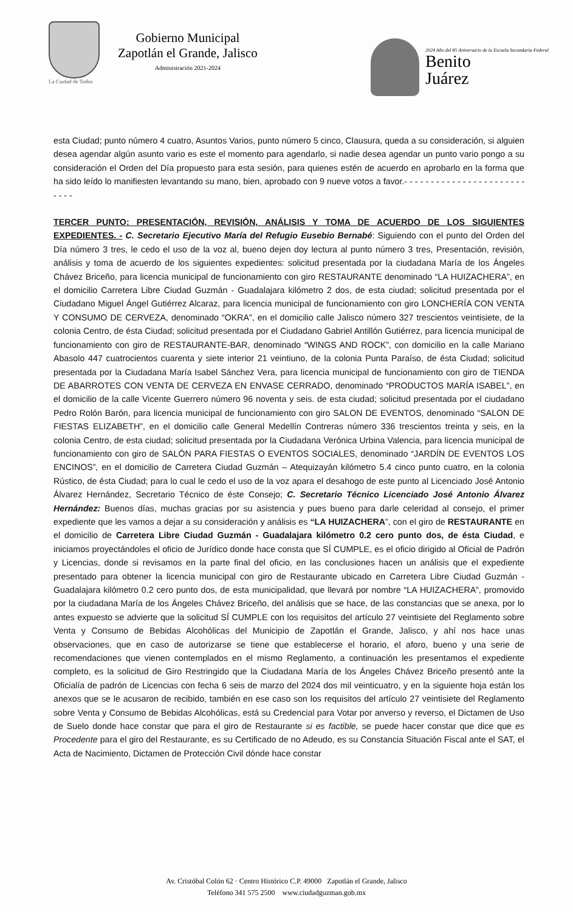La Ciudad de Todos
Gobierno Municipal
Zapotlán el Grande, Jalisco
Administración 2021-2024
2024 Año del 85 Aniversario de la Escuela Secundaria Federal
Benito
Juárez
esta Ciudad; punto número 4 cuatro, Asuntos Varios, punto número 5 cinco, Clausura, queda a su consideración, si alguien desea agendar algún asunto vario es este el momento para agendarlo, si nadie desea agendar un punto vario pongo a su consideración el Orden del Día propuesto para esta sesión, para quienes estén de acuerdo en aprobarlo en la forma que ha sido leído lo manifiesten levantando su mano, bien, aprobado con 9 nueve votos a favor.- - - - - - - - - - - - - - - - - - - - - - - - - - -
TERCER PUNTO: PRESENTACIÓN, REVISIÓN, ANÁLISIS Y TOMA DE ACUERDO DE LOS SIGUIENTES EXPEDIENTES. - C. Secretario Ejecutivo María del Refugio Eusebio Bernabé: Siguiendo con el punto del Orden del Día número 3 tres, le cedo el uso de la voz al, bueno dejen doy lectura al punto número 3 tres, Presentación, revisión, análisis y toma de acuerdo de los siguientes expedientes: solicitud presentada por la ciudadana María de los Ángeles Chávez Briceño, para licencia municipal de funcionamiento con giro RESTAURANTE denominado “LA HUIZACHERA”, en el domicilio Carretera Libre Ciudad Guzmán - Guadalajara kilómetro 2 dos, de esta ciudad; solicitud presentada por el Ciudadano Miguel Ángel Gutiérrez Alcaraz, para licencia municipal de funcionamiento con giro LONCHERÍA CON VENTA Y CONSUMO DE CERVEZA, denominado “OKRA”, en el domicilio calle Jalisco número 327 trescientos veintisiete, de la colonia Centro, de ésta Ciudad; solicitud presentada por el Ciudadano Gabriel Antillón Gutiérrez, para licencia municipal de funcionamiento con giro de RESTAURANTE-BAR, denominado “WINGS AND ROCK”, con domicilio en la calle Mariano Abasolo 447 cuatrocientos cuarenta y siete interior 21 veintiuno, de la colonia Punta Paraíso, de ésta Ciudad; solicitud presentada por la Ciudadana María Isabel Sánchez Vera, para licencia municipal de funcionamiento con giro de TIENDA DE ABARROTES CON VENTA DE CERVEZA EN ENVASE CERRADO, denominado “PRODUCTOS MARÍA ISABEL”, en el domicilio de la calle Vicente Guerrero número 96 noventa y seis. de esta ciudad; solicitud presentada por el ciudadano Pedro Rolón Barón, para licencia municipal de funcionamiento con giro SALON DE EVENTOS, denominado “SALON DE FIESTAS ELIZABETH”, en el domicilio calle General Medellín Contreras número 336 trescientos treinta y seis, en la colonia Centro, de esta ciudad; solicitud presentada por la Ciudadana Verónica Urbina Valencia, para licencia municipal de funcionamiento con giro de SALÓN PARA FIESTAS O EVENTOS SOCIALES, denominado “JARDÍN DE EVENTOS LOS ENCINOS”, en el domicilio de Carretera Ciudad Guzmán – Atequizayán kilómetro 5.4 cinco punto cuatro, en la colonia Rústico, de ésta Ciudad; para lo cual le cedo el uso de la voz apara el desahogo de este punto al Licenciado José Antonio Álvarez Hernández, Secretario Técnico de éste Consejo; C. Secretario Técnico Licenciado José Antonio Álvarez Hernández: Buenos días, muchas gracias por su asistencia y pues bueno para darle celeridad al consejo, el primer expediente que les vamos a dejar a su consideración y análisis es “LA HUIZACHERA”, con el giro de RESTAURANTE en el domicilio de Carretera Libre Ciudad Guzmán - Guadalajara kilómetro 0.2 cero punto dos, de ésta Ciudad, e iniciamos proyectándoles el oficio de Jurídico donde hace consta que SÍ CUMPLE, es el oficio dirigido al Oficial de Padrón y Licencias, donde si revisamos en la parte final del oficio, en las conclusiones hacen un análisis que el expediente presentado para obtener la licencia municipal con giro de Restaurante ubicado en Carretera Libre Ciudad Guzmán - Guadalajara kilómetro 0.2 cero punto dos, de esta municipalidad, que llevará por nombre “LA HUIZACHERA”, promovido por la ciudadana María de los Ángeles Chávez Briceño, del análisis que se hace, de las constancias que se anexa, por lo antes expuesto se advierte que la solicitud SÍ CUMPLE con los requisitos del artículo 27 veintisiete del Reglamento sobre Venta y Consumo de Bebidas Alcohólicas del Municipio de Zapotlán el Grande, Jalisco, y ahí nos hace unas observaciones, que en caso de autorizarse se tiene que establecerse el horario, el aforo, bueno y una serie de recomendaciones que vienen contemplados en el mismo Reglamento, a continuación les presentamos el expediente completo, es la solicitud de Giro Restringido que la Ciudadana María de los Ángeles Chávez Briceño presentó ante la Oficialía de padrón de Licencias con fecha 6 seis de marzo del 2024 dos mil veinticuatro, y en la siguiente hoja están los anexos que se le acusaron de recibido, también en ese caso son los requisitos del artículo 27 veintisiete del Reglamento sobre Venta y Consumo de Bebidas Alcohólicas, está su Credencial para Votar por anverso y reverso, el Dictamen de Uso de Suelo donde hace constar que para el giro de Restaurante si es factible, se puede hacer constar que dice que es Procedente para el giro del Restaurante, es su Certificado de no Adeudo, es su Constancia Situación Fiscal ante el SAT, el Acta de Nacimiento, Dictamen de Protección Civil dónde hace constar
Av. Cristóbal Colón 62 · Centro Histórico C.P. 49000 Zapotlán el Grande, Jalisco
Teléfono 341 575 2500 www.ciudadguzman.gob.mx